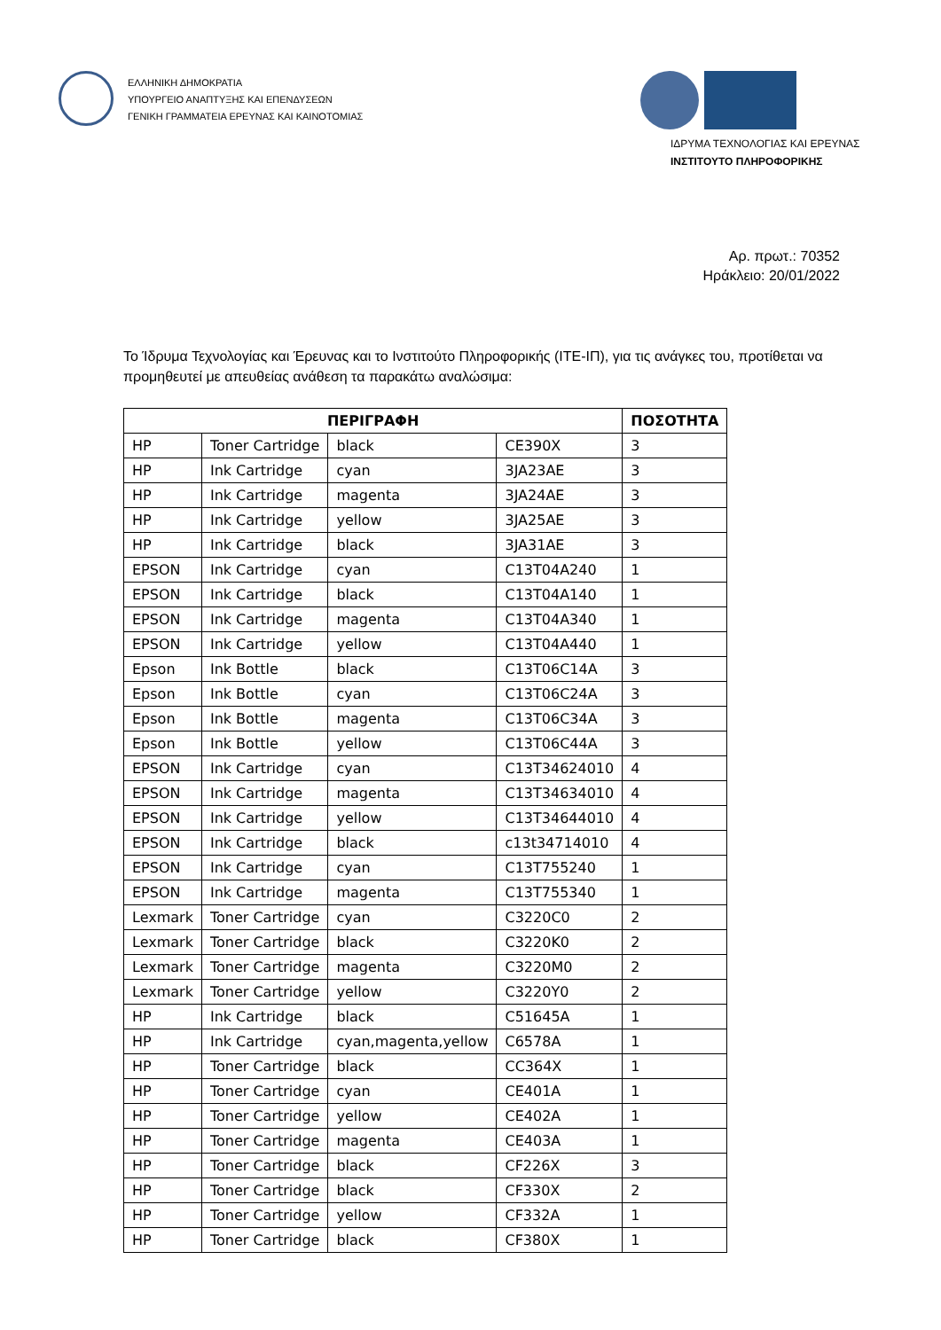ΕΛΛΗΝΙΚΗ ΔΗΜΟΚΡΑΤΙΑ
ΥΠΟΥΡΓΕΙΟ ΑΝΑΠΤΥΞΗΣ ΚΑΙ ΕΠΕΝΔΥΣΕΩΝ
ΓΕΝΙΚΗ ΓΡΑΜΜΑΤΕΙΑ ΕΡΕΥΝΑΣ ΚΑΙ ΚΑΙΝΟΤΟΜΙΑΣ
ΙΔΡΥΜΑ ΤΕΧΝΟΛΟΓΙΑΣ ΚΑΙ ΕΡΕΥΝΑΣ
ΙΝΣΤΙΤΟΥΤΟ ΠΛΗΡΟΦΟΡΙΚΗΣ
Αρ. πρωτ.: 70352
Ηράκλειο: 20/01/2022
Το Ίδρυμα Τεχνολογίας και Έρευνας και το Ινστιτούτο Πληροφορικής (ΙΤΕ-ΙΠ), για τις ανάγκες του, προτίθεται να προμηθευτεί με απευθείας ανάθεση τα παρακάτω αναλώσιμα:
| ΠΕΡΙΓΡΑΦΗ | | | | ΠΟΣΟΤΗΤΑ |
| --- | --- | --- | --- | --- |
| HP | Toner Cartridge | black | CE390X | 3 |
| HP | Ink Cartridge | cyan | 3JA23AE | 3 |
| HP | Ink Cartridge | magenta | 3JA24AE | 3 |
| HP | Ink Cartridge | yellow | 3JA25AE | 3 |
| HP | Ink Cartridge | black | 3JA31AE | 3 |
| EPSON | Ink Cartridge | cyan | C13T04A240 | 1 |
| EPSON | Ink Cartridge | black | C13T04A140 | 1 |
| EPSON | Ink Cartridge | magenta | C13T04A340 | 1 |
| EPSON | Ink Cartridge | yellow | C13T04A440 | 1 |
| Epson | Ink Bottle | black | C13T06C14A | 3 |
| Epson | Ink Bottle | cyan | C13T06C24A | 3 |
| Epson | Ink Bottle | magenta | C13T06C34A | 3 |
| Epson | Ink Bottle | yellow | C13T06C44A | 3 |
| EPSON | Ink Cartridge | cyan | C13T34624010 | 4 |
| EPSON | Ink Cartridge | magenta | C13T34634010 | 4 |
| EPSON | Ink Cartridge | yellow | C13T34644010 | 4 |
| EPSON | Ink Cartridge | black | c13t34714010 | 4 |
| EPSON | Ink Cartridge | cyan | C13T755240 | 1 |
| EPSON | Ink Cartridge | magenta | C13T755340 | 1 |
| Lexmark | Toner Cartridge | cyan | C3220C0 | 2 |
| Lexmark | Toner Cartridge | black | C3220K0 | 2 |
| Lexmark | Toner Cartridge | magenta | C3220M0 | 2 |
| Lexmark | Toner Cartridge | yellow | C3220Y0 | 2 |
| HP | Ink Cartridge | black | C51645A | 1 |
| HP | Ink Cartridge | cyan,magenta,yellow | C6578A | 1 |
| HP | Toner Cartridge | black | CC364X | 1 |
| HP | Toner Cartridge | cyan | CE401A | 1 |
| HP | Toner Cartridge | yellow | CE402A | 1 |
| HP | Toner Cartridge | magenta | CE403A | 1 |
| HP | Toner Cartridge | black | CF226X | 3 |
| HP | Toner Cartridge | black | CF330X | 2 |
| HP | Toner Cartridge | yellow | CF332A | 1 |
| HP | Toner Cartridge | black | CF380X | 1 |